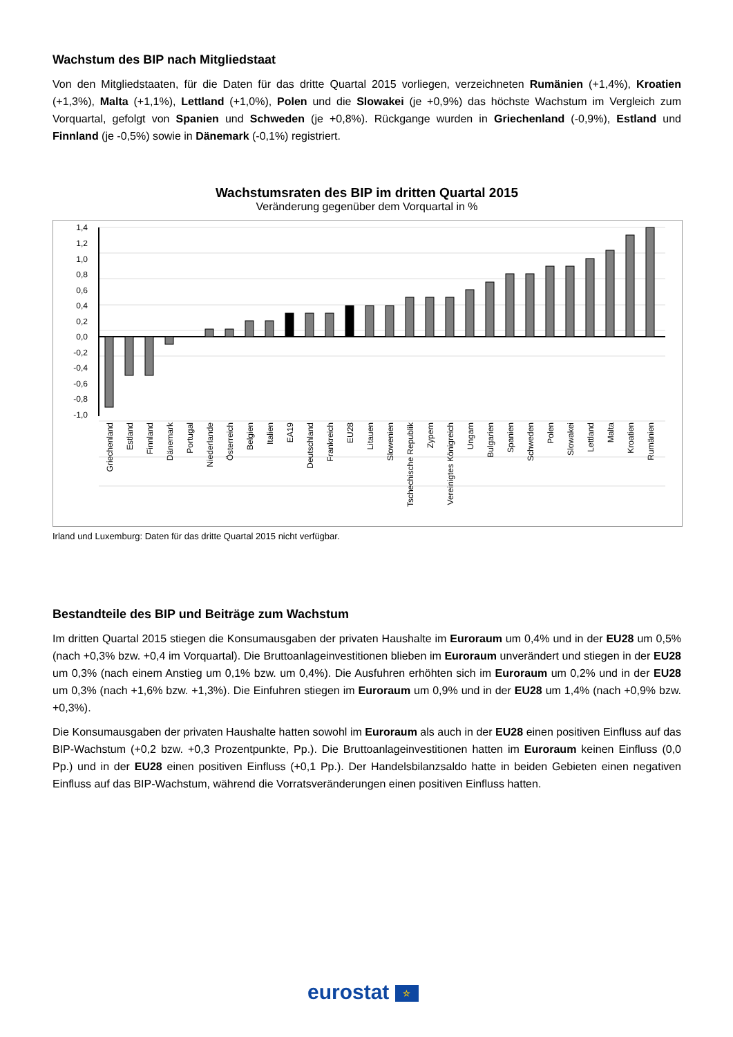Wachstum des BIP nach Mitgliedstaat
Von den Mitgliedstaaten, für die Daten für das dritte Quartal 2015 vorliegen, verzeichneten Rumänien (+1,4%), Kroatien (+1,3%), Malta (+1,1%), Lettland (+1,0%), Polen und die Slowakei (je +0,9%) das höchste Wachstum im Vergleich zum Vorquartal, gefolgt von Spanien und Schweden (je +0,8%). Rückgange wurden in Griechenland (-0,9%), Estland und Finnland (je -0,5%) sowie in Dänemark (-0,1%) registriert.
Wachstumsraten des BIP im dritten Quartal 2015
Veränderung gegenüber dem Vorquartal in %
1,4
1,2
1,0
0,8
0,6
0,4
0,2
0,0
-0,2
-0,4
-0,6
-0,8
-1,0
Griechenland
Estland
Finnland
Dänemark
Portugal
Niederlande
Österreich
Belgien
Italien
EA19
Deutschland
Frankreich
EU28
Litauen
Slowenien
Tschechische Republik
Zypern
Vereinigtes Königreich
Ungarn
Bulgarien
Spanien
Schweden
Polen
Slowakei
Lettland
Malta
Kroatien
Rumänien
Irland und Luxemburg: Daten für das dritte Quartal 2015 nicht verfügbar.
Bestandteile des BIP und Beiträge zum Wachstum
Im dritten Quartal 2015 stiegen die Konsumausgaben der privaten Haushalte im Euroraum um 0,4% und in der EU28 um 0,5% (nach +0,3% bzw. +0,4 im Vorquartal). Die Bruttoanlageinvestitionen blieben im Euroraum unverändert und stiegen in der EU28 um 0,3% (nach einem Anstieg um 0,1% bzw. um 0,4%). Die Ausfuhren erhöhten sich im Euroraum um 0,2% und in der EU28 um 0,3% (nach +1,6% bzw. +1,3%). Die Einfuhren stiegen im Euroraum um 0,9% und in der EU28 um 1,4% (nach +0,9% bzw. +0,3%).
Die Konsumausgaben der privaten Haushalte hatten sowohl im Euroraum als auch in der EU28 einen positiven Einfluss auf das BIP-Wachstum (+0,2 bzw. +0,3 Prozentpunkte, Pp.). Die Bruttoanlageinvestitionen hatten im Euroraum keinen Einfluss (0,0 Pp.) und in der EU28 einen positiven Einfluss (+0,1 Pp.). Der Handelsbilanzsaldo hatte in beiden Gebieten einen negativen Einfluss auf das BIP-Wachstum, während die Vorratsveränderungen einen positiven Einfluss hatten.
eurostat ☆